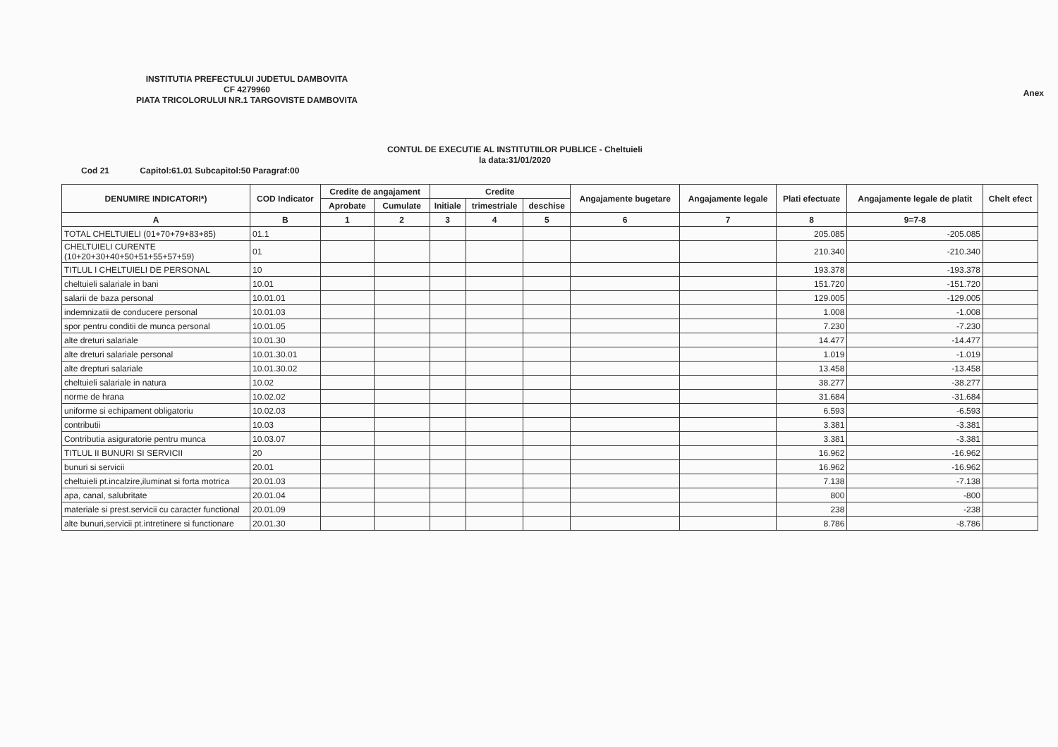Anex
INSTITUTIA PREFECTULUI JUDETUL DAMBOVITA
CF 4279960
PIATA TRICOLORULUI NR.1 TARGOVISTE DAMBOVITA
CONTUL DE EXECUTIE AL INSTITUTIILOR PUBLICE - Cheltuieli
la data:31/01/2020
Cod 21 Capitol:61.01 Subcapitol:50 Paragraf:00
| DENUMIRE INDICATORI*) | COD Indicator | Credite de angajament | | Credite | | | Angajamente bugetare | Angajamente legale | Plati efectuate | Angajamente legale de platit | Chelt efect |
| --- | --- | --- | --- | --- | --- | --- | --- | --- | --- | --- | --- |
| | | Aprobate | Cumulate | Initiale | trimestriale | deschise | | | | | |
| A | B | 1 | 2 | 3 | 4 | 5 | 6 | 7 | 8 | 9=7-8 | |
| TOTAL CHELTUIELI (01+70+79+83+85) | 01.1 | | | | | | | | 205.085 | -205.085 | |
| CHELTUIELI CURENTE (10+20+30+40+50+51+55+57+59) | 01 | | | | | | | | 210.340 | -210.340 | |
| TITLUL I CHELTUIELI DE PERSONAL | 10 | | | | | | | | 193.378 | -193.378 | |
| cheltuieli salariale in bani | 10.01 | | | | | | | | 151.720 | -151.720 | |
| salarii de baza personal | 10.01.01 | | | | | | | | 129.005 | -129.005 | |
| indemnizatii de conducere personal | 10.01.03 | | | | | | | | 1.008 | -1.008 | |
| spor pentru conditii de munca personal | 10.01.05 | | | | | | | | 7.230 | -7.230 | |
| alte dreturi salariale | 10.01.30 | | | | | | | | 14.477 | -14.477 | |
| alte dreturi salariale personal | 10.01.30.01 | | | | | | | | 1.019 | -1.019 | |
| alte drepturi salariale | 10.01.30.02 | | | | | | | | 13.458 | -13.458 | |
| cheltuieli salariale in natura | 10.02 | | | | | | | | 38.277 | -38.277 | |
| norme de hrana | 10.02.02 | | | | | | | | 31.684 | -31.684 | |
| uniforme si echipament obligatoriu | 10.02.03 | | | | | | | | 6.593 | -6.593 | |
| contributii | 10.03 | | | | | | | | 3.381 | -3.381 | |
| Contributia asiguratorie pentru munca | 10.03.07 | | | | | | | | 3.381 | -3.381 | |
| TITLUL II BUNURI SI SERVICII | 20 | | | | | | | | 16.962 | -16.962 | |
| bunuri si servicii | 20.01 | | | | | | | | 16.962 | -16.962 | |
| cheltuieli pt.incalzire,iluminat si forta motrica | 20.01.03 | | | | | | | | 7.138 | -7.138 | |
| apa, canal, salubritate | 20.01.04 | | | | | | | | 800 | -800 | |
| materiale si prest.servicii cu caracter functional | 20.01.09 | | | | | | | | 238 | -238 | |
| alte bunuri,servicii pt.intretinere si functionare | 20.01.30 | | | | | | | | 8.786 | -8.786 | |